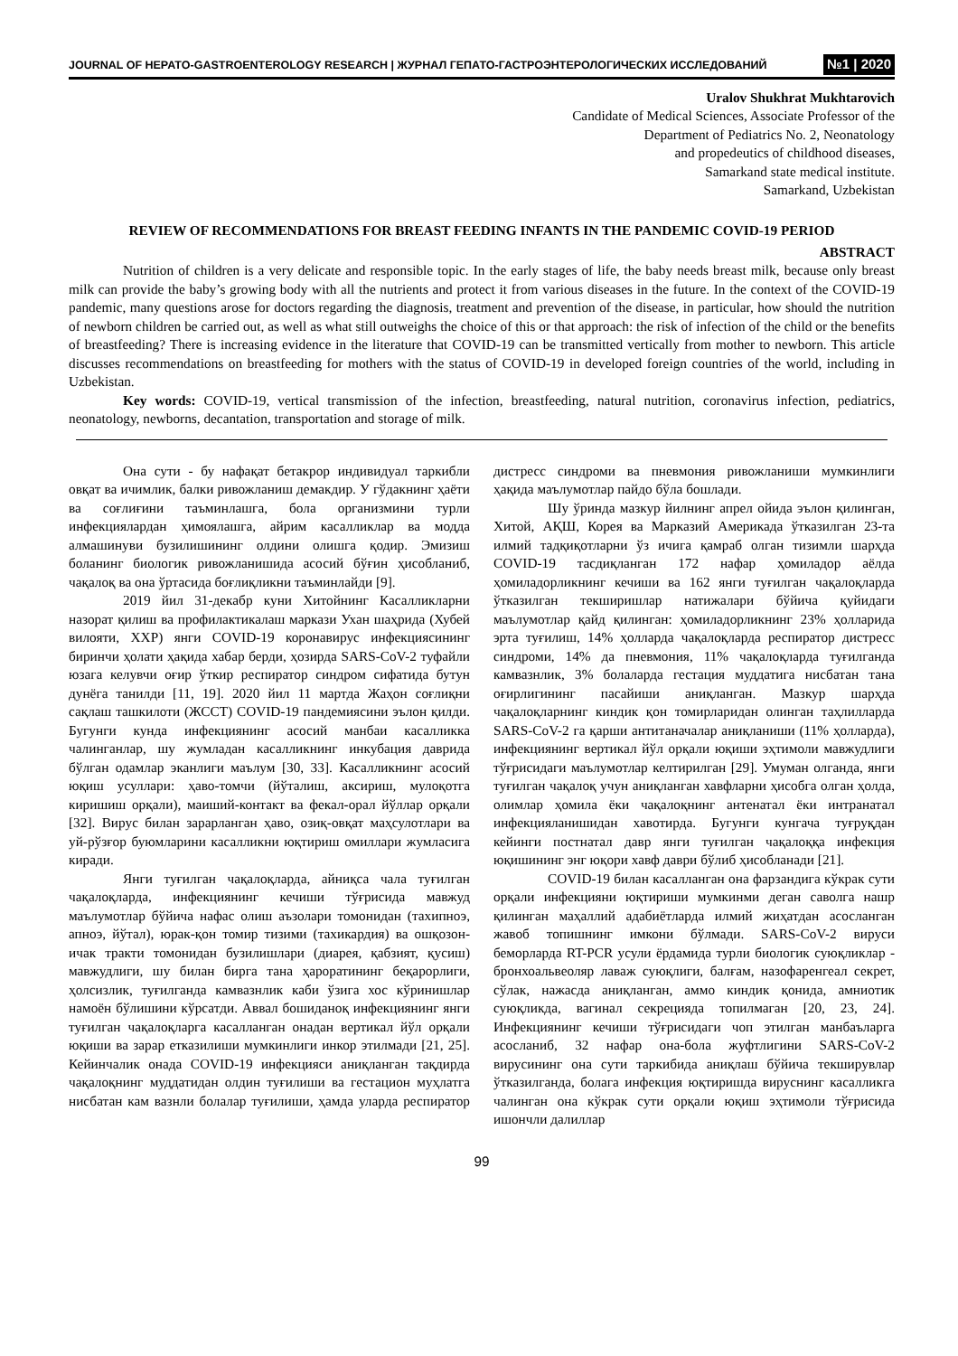JOURNAL OF HEPATO-GASTROENTEROLOGY RESEARCH | ЖУРНАЛ ГЕПАТО-ГАСТРОЭНТЕРОЛОГИЧЕСКИХ ИССЛЕДОВАНИЙ №1 | 2020
Uralov Shukhrat Mukhtarovich
Candidate of Medical Sciences, Associate Professor of the
Department of Pediatrics No. 2, Neonatology
and propedeutics of childhood diseases,
Samarkand state medical institute.
Samarkand, Uzbekistan
REVIEW OF RECOMMENDATIONS FOR BREAST FEEDING INFANTS IN THE PANDEMIC COVID-19 PERIOD
ABSTRACT
Nutrition of children is a very delicate and responsible topic. In the early stages of life, the baby needs breast milk, because only breast milk can provide the baby’s growing body with all the nutrients and protect it from various diseases in the future. In the context of the COVID-19 pandemic, many questions arose for doctors regarding the diagnosis, treatment and prevention of the disease, in particular, how should the nutrition of newborn children be carried out, as well as what still outweighs the choice of this or that approach: the risk of infection of the child or the benefits of breastfeeding? There is increasing evidence in the literature that COVID-19 can be transmitted vertically from mother to newborn. This article discusses recommendations on breastfeeding for mothers with the status of COVID-19 in developed foreign countries of the world, including in Uzbekistan.
Key words: COVID-19, vertical transmission of the infection, breastfeeding, natural nutrition, coronavirus infection, pediatrics, neonatology, newborns, decantation, transportation and storage of milk.
Она сути - бу нафақат бетакрор индивидуал таркибли овқат ва ичимлик, балки ривожланиш демакдир. У гўдакнинг ҳаёти ва соғлиғини таъминлашга, бола организмини турли инфекциялардан ҳимоялашга, айрим касалликлар ва модда алмашинуви бузилишининг олдини олишга қодир. Эмизиш боланинг биологик ривожланишида асосий бўғин ҳисобланиб, чақалоқ ва она ўртасида боғлиқликни таъминлайди [9].
2019 йил 31-декабр куни Хитойнинг Касалликларни назорат қилиш ва профилактикалаш маркази Ухан шаҳрида (Хубей вилояти, ХХР) янги COVID-19 коронавирус инфекциясининг биринчи ҳолати ҳақида хабар берди, ҳозирда SARS-CoV-2 туфайли юзага келувчи оғир ўткир респиратор синдром сифатида бутун дунёга танилди [11, 19]. 2020 йил 11 мартда Жаҳон соғлиқни сақлаш ташкилоти (ЖССТ) COVID-19 пандемиясини эълон қилди. Бугунги кунда инфекциянинг асосий манбаи касалликка чалинганлар, шу жумладан касалликнинг инкубация даврида бўлган одамлар эканлиги маълум [30, 33]. Касалликнинг асосий юқиш усуллари: ҳаво-томчи (йўталиш, аксириш, мулоқотга киришиш орқали), маиший-контакт ва фекал-орал йўллар орқали [32]. Вирус билан зарарланган ҳаво, озиқ-овқат маҳсулотлари ва уй-рўзғор буюмларини касалликни юқтириш омиллари жумласига киради.
Янги туғилган чақалоқларда, айниқса чала туғилган чақалоқларда, инфекциянинг кечиши тўғрисида мавжуд маълумотлар бўйича нафас олиш аъзолари томонидан (тахипноэ, апноэ, йўтал), юрак-қон томир тизими (тахикардия) ва ошқозон-ичак тракти томонидан бузилишлари (диарея, қабзият, қусиш) мавжудлиги, шу билан бирга тана ҳароратининг беқарорлиги, ҳолсизлик, туғилганда камвазнлик каби ўзига хос кўринишлар намоён бўлишини кўрсатди. Аввал бошиданоқ инфекциянинг янги туғилган чақалоқларга касалланган онадан вертикал йўл орқали юқиши ва зарар етказилиши мумкинлиги инкор этилмади [21, 25]. Кейинчалик онада COVID-19 инфекцияси аниқланган тақдирда чақалоқнинг муддатидан олдин туғилиши ва гестацион муҳлатга нисбатан кам вазнли болалар туғилиши, ҳамда уларда респиратор дистресс синдроми ва пневмония ривожланиши мумкинлиги ҳақида маълумотлар пайдо бўла бошлади.
Шу ўринда мазкур йилнинг апрел ойида эълон қилинган, Хитой, АҚШ, Корея ва Марказий Америкада ўтказилган 23-та илмий тадқиқотларни ўз ичига қамраб олган тизимли шарҳда COVID-19 тасдиқланган 172 нафар ҳомиладор аёлда ҳомиладорликнинг кечиши ва 162 янги туғилган чақалоқларда ўтказилган текширишлар натижалари бўйича қуйидаги маълумотлар қайд қилинган: ҳомиладорликнинг 23% ҳолларида эрта туғилиш, 14% ҳолларда чақалоқларда респиратор дистресс синдроми, 14% да пневмония, 11% чақалоқларда туғилганда камвазнлик, 3% болаларда гестация муддатига нисбатан тана оғирлигининг пасайиши аниқланган. Мазкур шарҳда чақалоқларнинг киндик қон томирларидан олинган таҳлилларда SARS-CoV-2 га қарши антитаначалар аниқланиши (11% ҳолларда), инфекциянинг вертикал йўл орқали юқиши эҳтимоли мавжудлиги тўғрисидаги маълумотлар келтирилган [29]. Умуман олганда, янги туғилган чақалоқ учун аниқланган хавфларни ҳисобга олган ҳолда, олимлар ҳомила ёки чақалоқнинг антенатал ёки интранатал инфекцияланишидан хавотирда. Бугунги кунгача туғруқдан кейинги постнатал давр янги туғилган чақалоққа инфекция юқишининг энг юқори хавф даври бўлиб ҳисобланади [21].
COVID-19 билан касалланган она фарзандига кўкрак сути орқали инфекцияни юқтириши мумкинми деган саволга нашр қилинган маҳаллий адабиётларда илмий жиҳатдан асосланган жавоб топишнинг имкони бўлмади. SARS-CoV-2 вируси беморларда RT-PCR усули ёрдамида турли биологик суюқликлар - бронхоальвеоляр лаваж суюқлиги, балғам, назофаренгеал секрет, сўлак, нажасда аниқланган, аммо киндик қонида, амниотик суюқликда, вагинал секрецияда топилмаган [20, 23, 24]. Инфекциянинг кечиши тўғрисидаги чоп этилган манбаъларга асосланиб, 32 нафар она-бола жуфтлигини SARS-CoV-2 вирусининг она сути таркибида аниқлаш бўйича текширувлар ўтказилганда, болага инфекция юқтиришда вируснинг касалликга чалинган она кўкрак сути орқали юқиш эҳтимоли тўғрисида ишончли далиллар
99